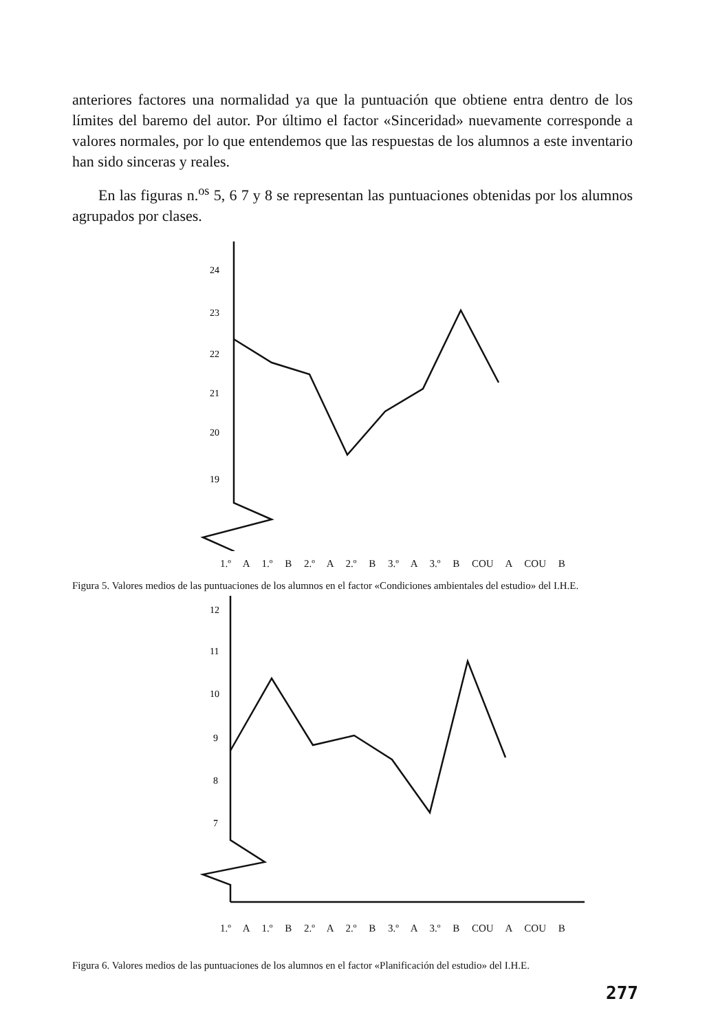anteriores factores una normalidad ya que la puntuación que obtiene entra dentro de los límites del baremo del autor. Por último el factor «Sinceridad» nuevamente corresponde a valores normales, por lo que entendemos que las respuestas de los alumnos a este inventario han sido sinceras y reales.
En las figuras n.<sup>os</sup> 5, 6 7 y 8 se representan las puntuaciones obtenidas por los alumnos agrupados por clases.
24
23
22
21
20
19
1.º A 1.º B 2.º A 2.º B 3.º A 3.º B COU A COU B
Figura 5. Valores medios de las puntuaciones de los alumnos en el factor «Condiciones ambientales del estudio» del I.H.E.
12
11
10
9
8
7
1.º A 1.º B 2.º A 2.º B 3.º A 3.º B COU A COU B
Figura 6. Valores medios de las puntuaciones de los alumnos en el factor «Planificación del estudio» del I.H.E.
277